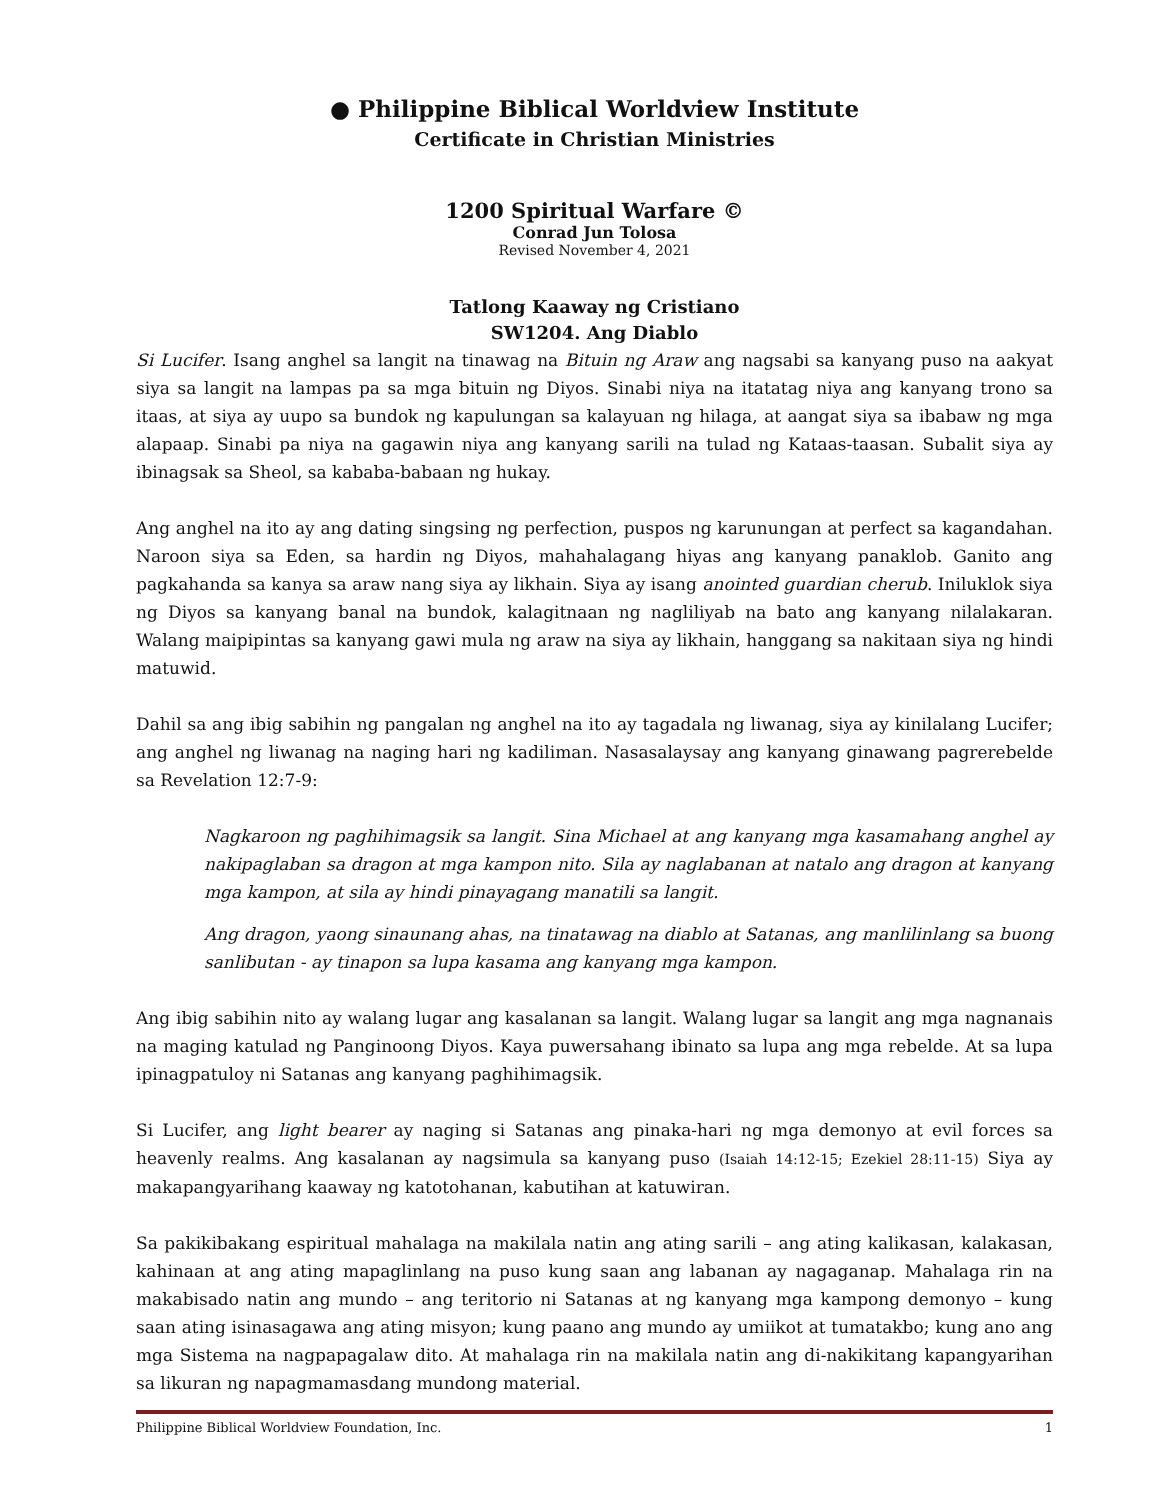● Philippine Biblical Worldview Institute
Certificate in Christian Ministries
1200 Spiritual Warfare ©
Conrad Jun Tolosa
Revised November 4, 2021
Tatlong Kaaway ng Cristiano
SW1204. Ang Diablo
Si Lucifer. Isang anghel sa langit na tinawag na Bituin ng Araw ang nagsabi sa kanyang puso na aakyat siya sa langit na lampas pa sa mga bituin ng Diyos. Sinabi niya na itatatag niya ang kanyang trono sa itaas, at siya ay uupo sa bundok ng kapulungan sa kalayuan ng hilaga, at aangat siya sa ibabaw ng mga alapaap. Sinabi pa niya na gagawin niya ang kanyang sarili na tulad ng Kataas-taasan. Subalit siya ay ibinagsak sa Sheol, sa kababa-babaan ng hukay.
Ang anghel na ito ay ang dating singsing ng perfection, puspos ng karunungan at perfect sa kagandahan. Naroon siya sa Eden, sa hardin ng Diyos, mahahalagang hiyas ang kanyang panaklob. Ganito ang pagkahanda sa kanya sa araw nang siya ay likhain. Siya ay isang anointed guardian cherub. Iniluklok siya ng Diyos sa kanyang banal na bundok, kalagitnaan ng nagliliyab na bato ang kanyang nilalakaran. Walang maipipintas sa kanyang gawi mula ng araw na siya ay likhain, hanggang sa nakitaan siya ng hindi matuwid.
Dahil sa ang ibig sabihin ng pangalan ng anghel na ito ay tagadala ng liwanag, siya ay kinilalang Lucifer; ang anghel ng liwanag na naging hari ng kadiliman. Nasasalaysay ang kanyang ginawang pagrerebelde sa Revelation 12:7-9:
Nagkaroon ng paghihimagsik sa langit. Sina Michael at ang kanyang mga kasamahang anghel ay nakipaglaban sa dragon at mga kampon nito. Sila ay naglabanan at natalo ang dragon at kanyang mga kampon, at sila ay hindi pinayagang manatili sa langit.
Ang dragon, yaong sinaunang ahas, na tinatawag na diablo at Satanas, ang manlilinlang sa buong sanlibutan - ay tinapon sa lupa kasama ang kanyang mga kampon.
Ang ibig sabihin nito ay walang lugar ang kasalanan sa langit. Walang lugar sa langit ang mga nagnanais na maging katulad ng Panginoong Diyos. Kaya puwersahang ibinato sa lupa ang mga rebelde. At sa lupa ipinagpatuloy ni Satanas ang kanyang paghihimagsik.
Si Lucifer, ang light bearer ay naging si Satanas ang pinaka-hari ng mga demonyo at evil forces sa heavenly realms. Ang kasalanan ay nagsimula sa kanyang puso (Isaiah 14:12-15; Ezekiel 28:11-15) Siya ay makapangyarihang kaaway ng katotohanan, kabutihan at katuwiran.
Sa pakikibakang espiritual mahalaga na makilala natin ang ating sarili – ang ating kalikasan, kalakasan, kahinaan at ang ating mapaglinlang na puso kung saan ang labanan ay nagaganap. Mahalaga rin na makabisado natin ang mundo – ang teritorio ni Satanas at ng kanyang mga kampong demonyo – kung saan ating isinasagawa ang ating misyon; kung paano ang mundo ay umiikot at tumatakbo; kung ano ang mga Sistema na nagpapagalaw dito. At mahalaga rin na makilala natin ang di-nakikitang kapangyarihan sa likuran ng napagmamasdang mundong material.
Philippine Biblical Worldview Foundation, Inc. 1